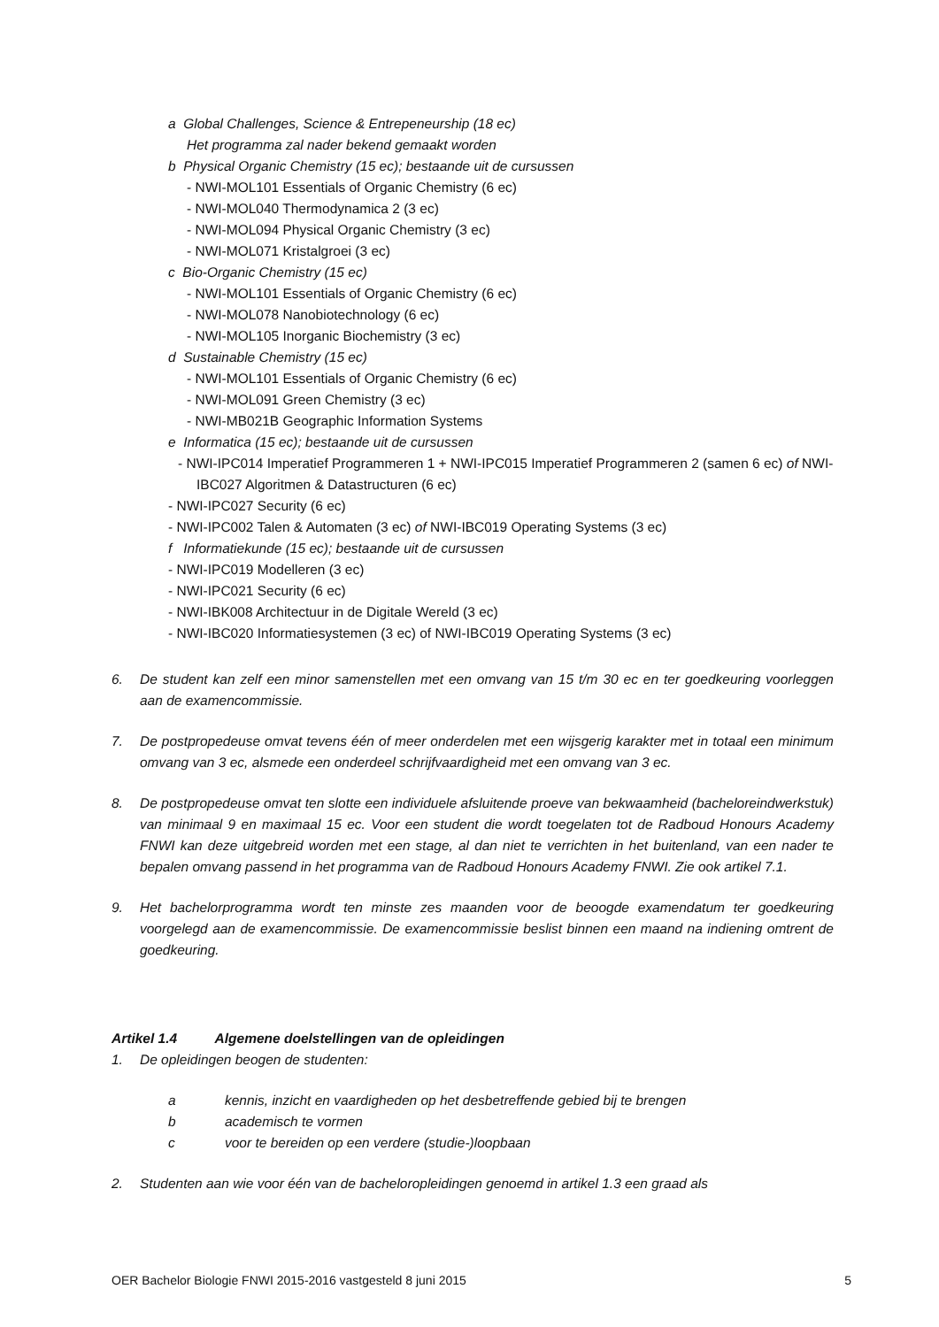a Global Challenges, Science & Entrepeneurship (18 ec)
Het programma zal nader bekend gemaakt worden
b Physical Organic Chemistry (15 ec); bestaande uit de cursussen
- NWI-MOL101 Essentials of Organic Chemistry (6 ec)
- NWI-MOL040 Thermodynamica 2 (3 ec)
- NWI-MOL094 Physical Organic Chemistry (3 ec)
- NWI-MOL071 Kristalgroei (3 ec)
c Bio-Organic Chemistry (15 ec)
- NWI-MOL101 Essentials of Organic Chemistry (6 ec)
- NWI-MOL078 Nanobiotechnology (6 ec)
- NWI-MOL105 Inorganic Biochemistry (3 ec)
d Sustainable Chemistry (15 ec)
- NWI-MOL101 Essentials of Organic Chemistry (6 ec)
- NWI-MOL091 Green Chemistry (3 ec)
- NWI-MB021B Geographic Information Systems
e Informatica (15 ec); bestaande uit de cursussen
- NWI-IPC014 Imperatief Programmeren 1 + NWI-IPC015 Imperatief Programmeren 2 (samen 6 ec) of NWI-IBC027 Algoritmen & Datastructuren (6 ec)
- NWI-IPC027 Security (6 ec)
- NWI-IPC002 Talen & Automaten (3 ec) of NWI-IBC019 Operating Systems (3 ec)
f Informatiekunde (15 ec); bestaande uit de cursussen
- NWI-IPC019 Modelleren (3 ec)
- NWI-IPC021 Security (6 ec)
- NWI-IBK008 Architectuur in de Digitale Wereld (3 ec)
- NWI-IBC020 Informatiesystemen (3 ec) of NWI-IBC019 Operating Systems (3 ec)
6. De student kan zelf een minor samenstellen met een omvang van 15 t/m 30 ec en ter goedkeuring voorleggen aan de examencommissie.
7. De postpropedeuse omvat tevens één of meer onderdelen met een wijsgerig karakter met in totaal een minimum omvang van 3 ec, alsmede een onderdeel schrijfvaardigheid met een omvang van 3 ec.
8. De postpropedeuse omvat ten slotte een individuele afsluitende proeve van bekwaamheid (bacheloreindwerkstuk) van minimaal 9 en maximaal 15 ec. Voor een student die wordt toegelaten tot de Radboud Honours Academy FNWI kan deze uitgebreid worden met een stage, al dan niet te verrichten in het buitenland, van een nader te bepalen omvang passend in het programma van de Radboud Honours Academy FNWI. Zie ook artikel 7.1.
9. Het bachelorprogramma wordt ten minste zes maanden voor de beoogde examendatum ter goedkeuring voorgelegd aan de examencommissie. De examencommissie beslist binnen een maand na indiening omtrent de goedkeuring.
Artikel 1.4 Algemene doelstellingen van de opleidingen
1. De opleidingen beogen de studenten:
a kennis, inzicht en vaardigheden op het desbetreffende gebied bij te brengen
b academisch te vormen
c voor te bereiden op een verdere (studie-)loopbaan
2. Studenten aan wie voor één van de bacheloropleidingen genoemd in artikel 1.3 een graad als
OER Bachelor Biologie FNWI 2015-2016 vastgesteld 8 juni 2015 5